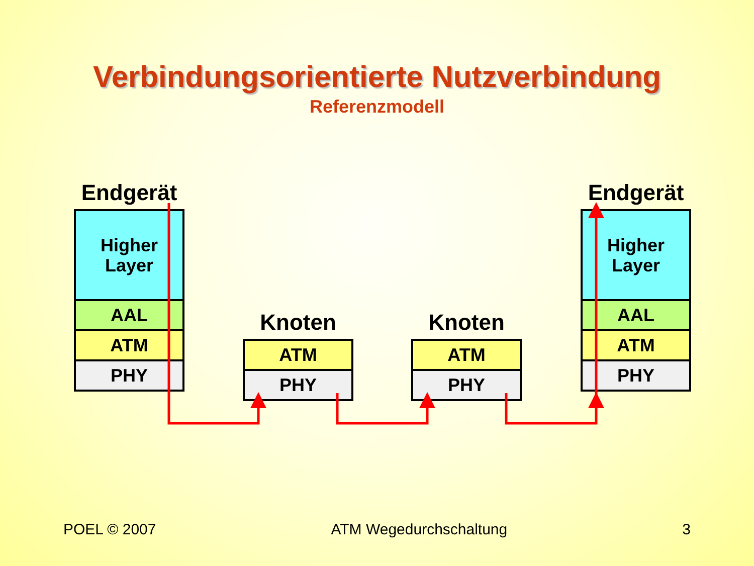Verbindungsorientierte Nutzverbindung
Referenzmodell
Endgerät
Higher
Layer
AAL
ATM
PHY
Knoten
ATM
PHY
Knoten
ATM
PHY
Endgerät
Higher
Layer
AAL
ATM
PHY
POEL © 2007 ATM Wegedurchschaltung 3